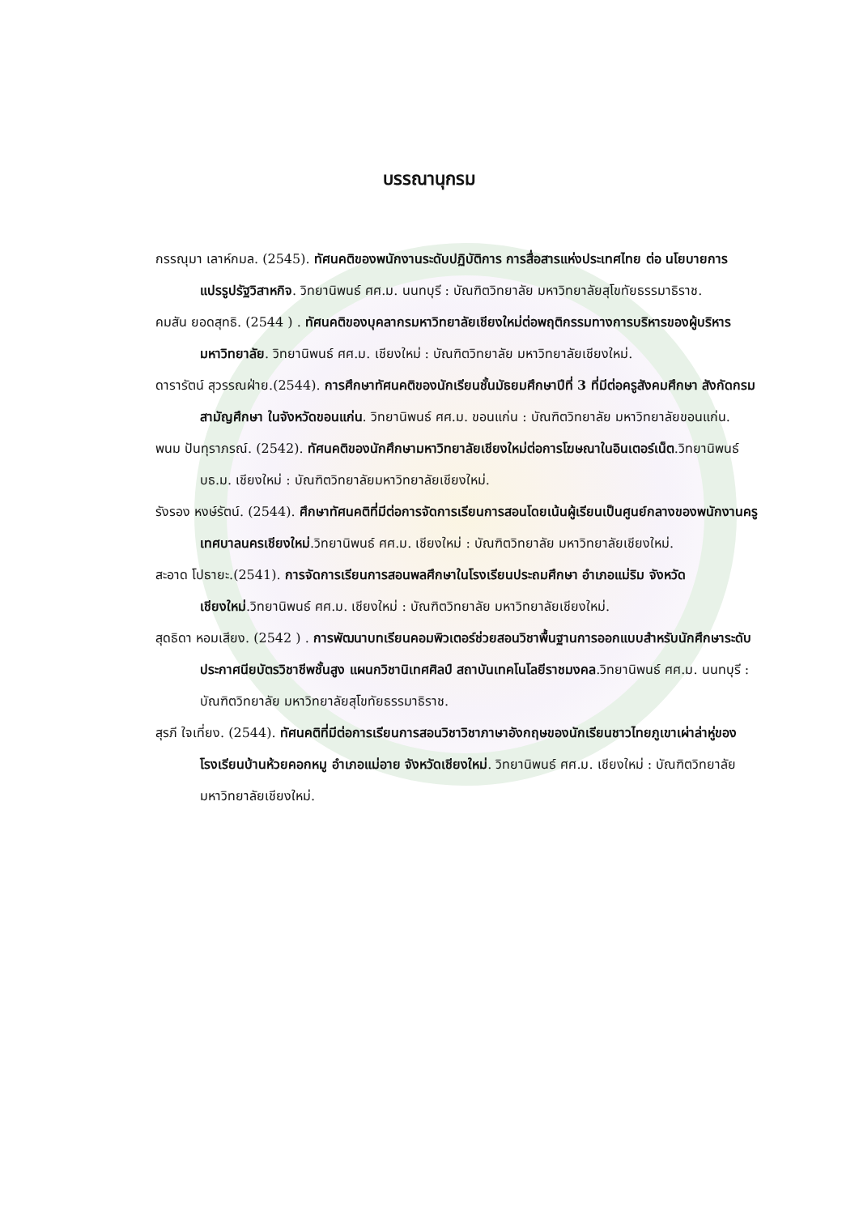บรรณานุกรม
กรรณุมา เลาห์กมล. (2545). ทัศนคติของพนักงานระดับปฏิบัติการ การสื่อสารแห่งประเทศไทย ต่อ นโยบายการแปรรูปรัฐวิสาหกิจ. วิทยานิพนธ์ ศศ.ม. นนทบุรี : บัณฑิตวิทยาลัย มหาวิทยาลัยสุโขทัยธรรมาธิราช.
คมสัน ยอดสุทธิ. (2544 ) . ทัศนคติของบุคลากรมหาวิทยาลัยเชียงใหม่ต่อพฤติกรรมทางการบริหารของผู้บริหารมหาวิทยาลัย. วิทยานิพนธ์ ศศ.ม. เชียงใหม่ : บัณฑิตวิทยาลัย มหาวิทยาลัยเชียงใหม่.
ดารารัตน์ สุวรรณฝ่าย.(2544). การศึกษาทัศนคติของนักเรียนชั้นมัธยมศึกษาปีที่ 3 ที่มีต่อครูสังคมศึกษา สังกัดกรมสามัญศึกษา ในจังหวัดขอนแก่น. วิทยานิพนธ์ ศศ.ม. ขอนแก่น : บัณฑิตวิทยาลัย มหาวิทยาลัยขอนแก่น.
พนม ปันทุราภรณ์. (2542). ทัศนคติของนักศึกษามหาวิทยาลัยเชียงใหม่ต่อการโฆษณาในอินเตอร์เน็ต.วิทยานิพนธ์ บธ.ม. เชียงใหม่ : บัณฑิตวิทยาลัยมหาวิทยาลัยเชียงใหม่.
รังรอง หงษ์รัตน์. (2544). ศึกษาทัศนคติที่มีต่อการจัดการเรียนการสอนโดยเน้นผู้เรียนเป็นศูนย์กลางของพนักงานครูเทศบาลนครเชียงใหม่.วิทยานิพนธ์ ศศ.ม. เชียงใหม่ : บัณฑิตวิทยาลัย มหาวิทยาลัยเชียงใหม่.
สะอาด โปธายะ.(2541). การจัดการเรียนการสอนพลศึกษาในโรงเรียนประถมศึกษา อำเภอแม่ริม จังหวัดเชียงใหม่.วิทยานิพนธ์ ศศ.ม. เชียงใหม่ : บัณฑิตวิทยาลัย มหาวิทยาลัยเชียงใหม่.
สุดธิดา หอมเสียง. (2542 ) . การพัฒนาบทเรียนคอมพิวเตอร์ช่วยสอนวิชาพื้นฐานการออกแบบสำหรับนักศึกษาระดับประกาศนียบัตรวิชาชีพชั้นสูง แผนกวิชานิเทศศิลป์ สถาบันเทคโนโลยีราชมงคล.วิทยานิพนธ์ ศศ.ม. นนทบุรี : บัณฑิตวิทยาลัย มหาวิทยาลัยสุโขทัยธรรมาธิราช.
สุรภี ใจเที่ยง. (2544). ทัศนคติที่มีต่อการเรียนการสอนวิชาวิชาภาษาอังกฤษของนักเรียนชาวไทยภูเขาเผ่าล่าหู่ของโรงเรียนบ้านห้วยคอกหมู อำเภอแม่อาย จังหวัดเชียงใหม่. วิทยานิพนธ์ ศศ.ม. เชียงใหม่ : บัณฑิตวิทยาลัย มหาวิทยาลัยเชียงใหม่.